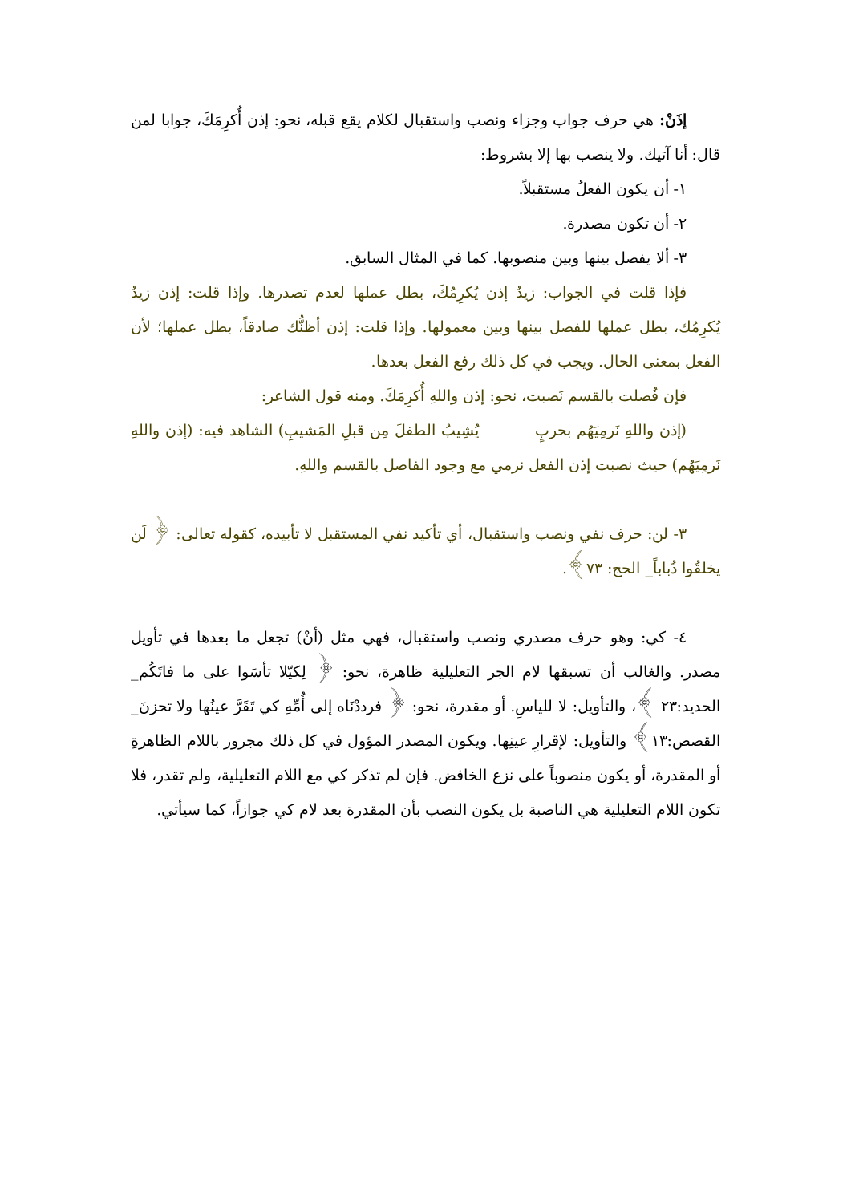إذَنْ: هي حرف جواب وجزاء ونصب واستقبال لكلام يقع قبله، نحو: إذن أُكرِمَكَ، جوابا لمن قال: أنا آتيك. ولا ينصب بها إلا بشروط:
١- أن يكون الفعلُ مستقبلاً.
٢- أن تكون مصدرة.
٣- ألا يفصل بينها وبين منصوبها. كما في المثال السابق.
فإذا قلت في الجواب: زيدٌ إذن يُكرِمُكَ، بطل عملها لعدم تصدرها. وإذا قلت: إذن زيدٌ يُكرِمُك، بطل عملها للفصل بينها وبين معمولها. وإذا قلت: إذن أظنُّك صادقاً، بطل عملها؛ لأن الفعل بمعنى الحال. ويجب في كل ذلك رفع الفعل بعدها.
فإن فُصلت بالقسم نَصبت، نحو: إذن واللهِ أُكرِمَكَ. ومنه قول الشاعر:
(إذن واللهِ نَرمِيَهُم بحربٍ يُشِيبُ الطفلَ مِن قبلِ المَشيبِ) الشاهد فيه: (إذن واللهِ نَرمِيَهُم) حيث نصبت إذن الفعل نرمي مع وجود الفاصل بالقسم واللهِ.
٣- لن: حرف نفي ونصب واستقبال، أي تأكيد نفي المستقبل لا تأبيده، كقوله تعالى: ﴿ لَن يخلقُوا ذُباباً_ الحج: ٧٣﴾.
٤- كي: وهو حرف مصدري ونصب واستقبال، فهي مثل (أنْ) تجعل ما بعدها في تأويل مصدر. والغالب أن تسبقها لام الجر التعليلية ظاهرة، نحو: ﴿ لِكيّلا تأسَوا على ما فاتَكُم_ الحديد:٢٣ ﴾، والتأويل: لا للياسِ. أو مقدرة، نحو: ﴿ فرددْنَاه إلى أُمِّهِ كي تَقَرَّ عينُها ولا تحزنَ_ القصص:١٣﴾ والتأويل: لإقرارِ عينِها. ويكون المصدر المؤول في كل ذلك مجرور باللام الظاهرةِ أو المقدرة، أو يكون منصوباً على نزع الخافض. فإن لم تذكر كي مع اللام التعليلية، ولم تقدر، فلا تكون اللام التعليلية هي الناصبة بل يكون النصب بأن المقدرة بعد لام كي جوازاً، كما سيأتي.